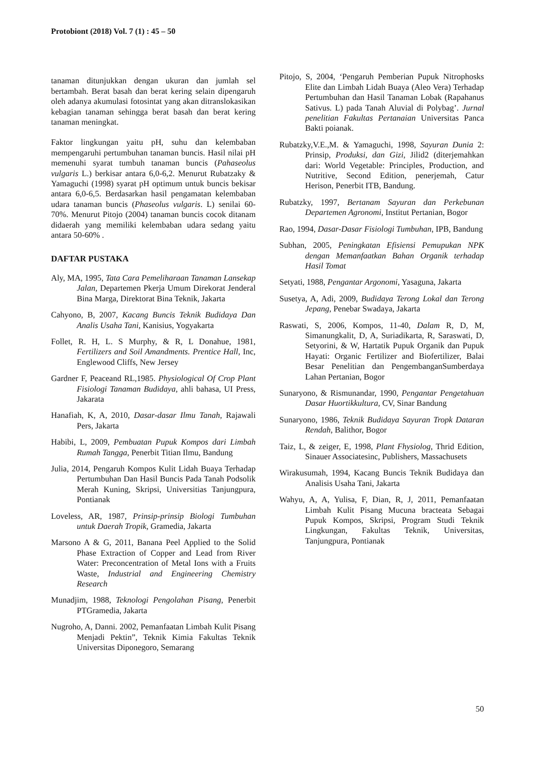Protobiont (2018) Vol. 7 (1) : 45 – 50
tanaman ditunjukkan dengan ukuran dan jumlah sel bertambah. Berat basah dan berat kering selain dipengaruh oleh adanya akumulasi fotosintat yang akan ditranslokasikan kebagian tanaman sehingga berat basah dan berat kering tanaman meningkat.
Faktor lingkungan yaitu pH, suhu dan kelembaban mempengaruhi pertumbuhan tanaman buncis. Hasil nilai pH memenuhi syarat tumbuh tanaman buncis (Pahaseolus vulgaris L.) berkisar antara 6,0-6,2. Menurut Rubatzaky & Yamaguchi (1998) syarat pH optimum untuk buncis bekisar antara 6,0-6,5. Berdasarkan hasil pengamatan kelembaban udara tanaman buncis (Phaseolus vulgaris. L) senilai 60-70%. Menurut Pitojo (2004) tanaman buncis cocok ditanam didaerah yang memiliki kelembaban udara sedang yaitu antara 50-60% .
DAFTAR PUSTAKA
Aly, MA, 1995, Tata Cara Pemeliharaan Tanaman Lansekap Jalan, Departemen Pkerja Umum Direkorat Jenderal Bina Marga, Direktorat Bina Teknik, Jakarta
Cahyono, B, 2007, Kacang Buncis Teknik Budidaya Dan Analis Usaha Tani, Kanisius, Yogyakarta
Follet, R. H, L. S Murphy, & R, L Donahue, 1981, Fertilizers and Soil Amandments. Prentice Hall, Inc, Englewood Cliffs, New Jersey
Gardner F, Peaceand RL,1985. Physiological Of Crop Plant Fisiologi Tanaman Budidaya, ahli bahasa, UI Press, Jakarata
Hanafiah, K, A, 2010, Dasar-dasar Ilmu Tanah, Rajawali Pers, Jakarta
Habibi, L, 2009, Pembuatan Pupuk Kompos dari Limbah Rumah Tangga, Penerbit Titian Ilmu, Bandung
Julia, 2014, Pengaruh Kompos Kulit Lidah Buaya Terhadap Pertumbuhan Dan Hasil Buncis Pada Tanah Podsolik Merah Kuning, Skripsi, Universitias Tanjungpura, Pontianak
Loveless, AR, 1987, Prinsip-prinsip Biologi Tumbuhan untuk Daerah Tropik, Gramedia, Jakarta
Marsono A & G, 2011, Banana Peel Applied to the Solid Phase Extraction of Copper and Lead from River Water: Preconcentration of Metal Ions with a Fruits Waste, Industrial and Engineering Chemistry Research
Munadjim, 1988, Teknologi Pengolahan Pisang, Penerbit PTGramedia, Jakarta
Nugroho, A, Danni. 2002, Pemanfaatan Limbah Kulit Pisang Menjadi Pektin”, Teknik Kimia Fakultas Teknik Universitas Diponegoro, Semarang
Pitojo, S, 2004, ‘Pengaruh Pemberian Pupuk Nitrophosks Elite dan Limbah Lidah Buaya (Aleo Vera) Terhadap Pertumbuhan dan Hasil Tanaman Lobak (Rapahanus Sativus. L) pada Tanah Aluvial di Polybag’. Jurnal penelitian Fakultas Pertanaian Universitas Panca Bakti poianak.
Rubatzky,V.E.,M. & Yamaguchi, 1998, Sayuran Dunia 2: Prinsip, Produksi, dan Gizi, Jilid2 (diterjemahkan dari: World Vegetable: Principles, Production, and Nutritive, Second Edition, penerjemah, Catur Herison, Penerbit ITB, Bandung.
Rubatzky, 1997, Bertanam Sayuran dan Perkebunan Departemen Agronomi, Institut Pertanian, Bogor
Rao, 1994, Dasar-Dasar Fisiologi Tumbuhan, IPB, Bandung
Subhan, 2005, Peningkatan Efisiensi Pemupukan NPK dengan Memanfaatkan Bahan Organik terhadap Hasil Tomat
Setyati, 1988, Pengantar Argonomi, Yasaguna, Jakarta
Susetya, A, Adi, 2009, Budidaya Terong Lokal dan Terong Jepang, Penebar Swadaya, Jakarta
Raswati, S, 2006, Kompos, 11-40, Dalam R, D, M, Simanungkalit, D, A, Suriadikarta, R, Saraswati, D, Setyorini, & W, Hartatik Pupuk Organik dan Pupuk Hayati: Organic Fertilizer and Biofertilizer, Balai Besar Penelitian dan PengembanganSumberdaya Lahan Pertanian, Bogor
Sunaryono, & Rismunandar, 1990, Pengantar Pengetahuan Dasar Huortikkultura, CV, Sinar Bandung
Sunaryono, 1986, Teknik Budidaya Sayuran Tropk Dataran Rendah, Balithor, Bogor
Taiz, L, & zeiger, E, 1998, Plant Fhysiolog, Thrid Edition, Sinauer Associatesinc, Publishers, Massachusets
Wirakusumah, 1994, Kacang Buncis Teknik Budidaya dan Analisis Usaha Tani, Jakarta
Wahyu, A, A, Yulisa, F, Dian, R, J, 2011, Pemanfaatan Limbah Kulit Pisang Mucuna bracteata Sebagai Pupuk Kompos, Skripsi, Program Studi Teknik Lingkungan, Fakultas Teknik, Universitas, Tanjungpura, Pontianak
50